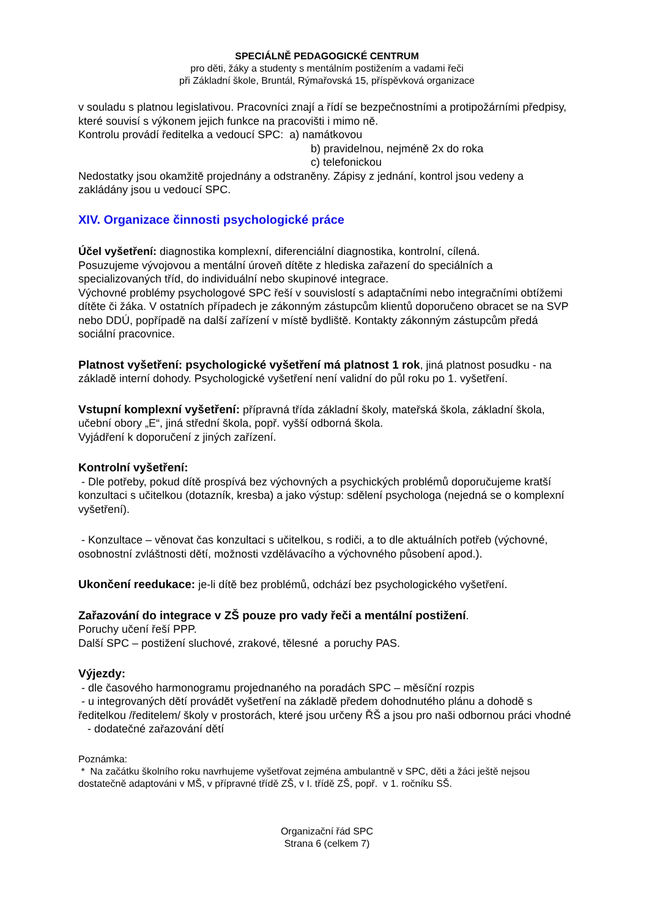SPECIÁLNĚ PEDAGOGICKÉ CENTRUM
pro děti, žáky a studenty s mentálním postižením a vadami řeči
při Základní škole, Bruntál, Rýmařovská 15, příspěvková organizace
v souladu s platnou legislativou. Pracovníci znají a řídí se bezpečnostními a protipožárními předpisy, které souvisí s výkonem jejich funkce na pracovišti i mimo ně.
Kontrolu provádí ředitelka a vedoucí SPC: a) namátkovou
b) pravidelnou, nejméně 2x do roka
c) telefonickou
Nedostatky jsou okamžitě projednány a odstraněny. Zápisy z jednání, kontrol jsou vedeny a zakládány jsou u vedoucí SPC.
XIV. Organizace činnosti psychologické práce
Účel vyšetření: diagnostika komplexní, diferenciální diagnostika, kontrolní, cílená.
Posuzujeme vývojovou a mentální úroveň dítěte z hlediska zařazení do speciálních a specializovaných tříd, do individuální nebo skupinové integrace.
Výchovné problémy psychologové SPC řeší v souvislostí s adaptačními nebo integračními obtížemi dítěte či žáka. V ostatních případech je zákonným zástupcům klientů doporučeno obracet se na SVP nebo DDÚ, popřípadě na další zařízení v místě bydliště. Kontakty zákonným zástupcům předá sociální pracovnice.
Platnost vyšetření: psychologické vyšetření má platnost 1 rok, jiná platnost posudku - na základě interní dohody. Psychologické vyšetření není validní do půl roku po 1. vyšetření.
Vstupní komplexní vyšetření: přípravná třída základní školy, mateřská škola, základní škola, učební obory „E“, jiná střední škola, popř. vyšší odborná škola.
Vyjádření k doporučení z jiných zařízení.
Kontrolní vyšetření:
- Dle potřeby, pokud dítě prospívá bez výchovných a psychických problémů doporučujeme kratší konzultaci s učitelkou (dotazník, kresba) a jako výstup: sdělení psychologa (nejedná se o komplexní vyšetření).
- Konzultace – věnovat čas konzultaci s učitelkou, s rodiči, a to dle aktuálních potřeb (výchovné, osobnostní zvláštnosti dětí, možnosti vzdělávacího a výchovného působení apod.).
Ukončení reedukace: je-li dítě bez problémů, odchází bez psychologického vyšetření.
Zařazování do integrace v ZŠ pouze pro vady řeči a mentální postižení.
Poruchy učení řeší PPP.
Další SPC – postižení sluchové, zrakové, tělesné a poruchy PAS.
Výjezdy:
- dle časového harmonogramu projednaného na poradách SPC – měsíční rozpis
- u integrovaných dětí provádět vyšetření na základě předem dohodnutého plánu a dohodě s ředitelkou /ředitelem/ školy v prostorách, které jsou určeny ŘŠ a jsou pro naši odbornou práci vhodné
- dodatečné zařazování dětí
Poznámka:
* Na začátku školního roku navrhujeme vyšetřovat zejména ambulantně v SPC, děti a žáci ještě nejsou dostatečně adaptováni v MŠ, v přípravné třídě ZŠ, v I. třídě ZŠ, popř. v 1. ročníku SŠ.
Organizační řád SPC
Strana 6 (celkem 7)